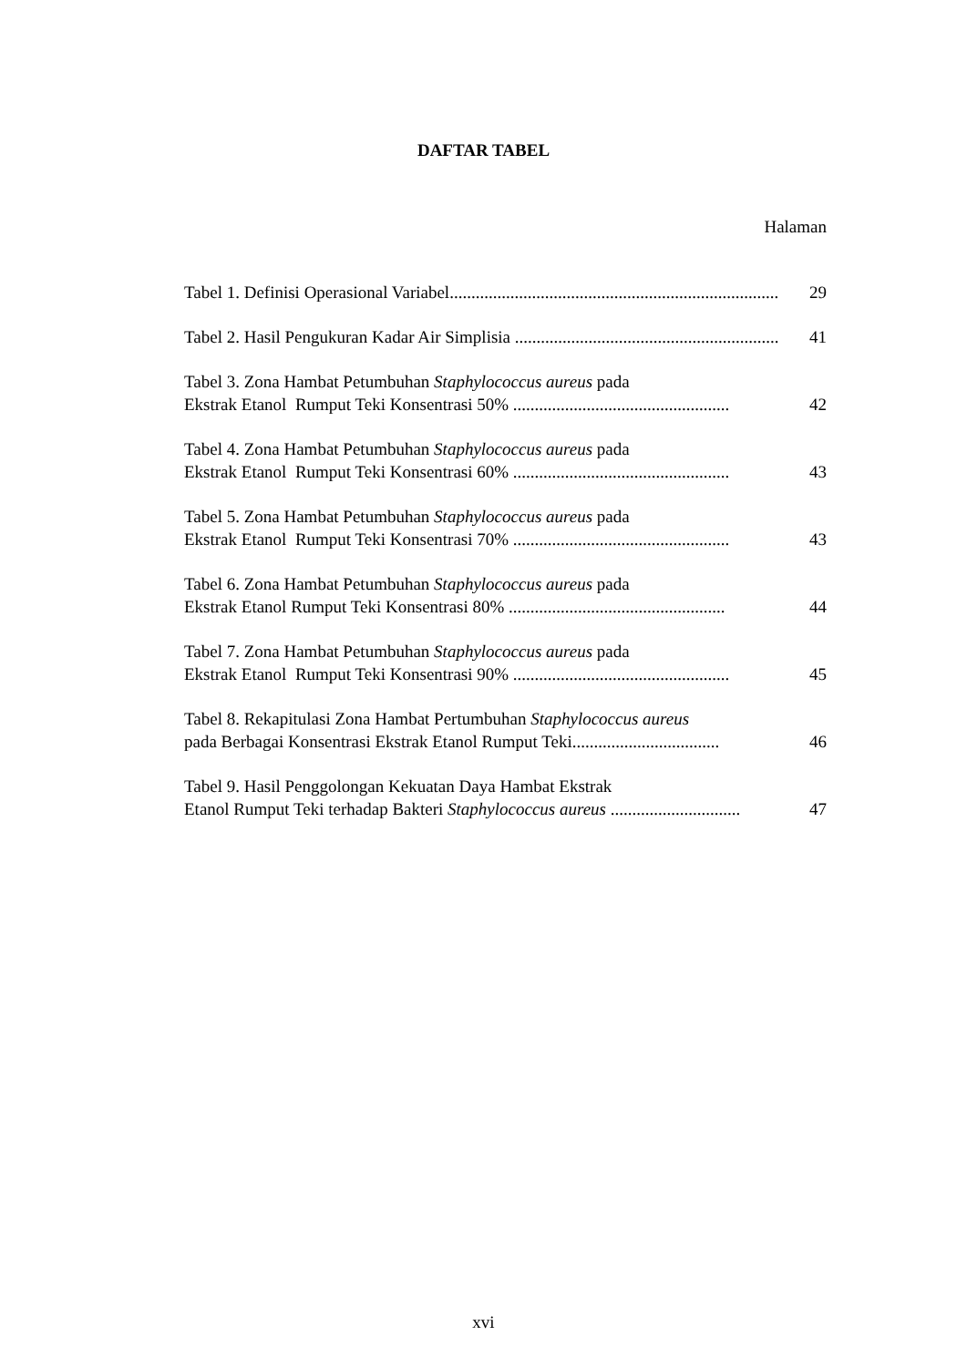DAFTAR TABEL
Halaman
Tabel 1. Definisi Operasional Variabel.............................................................................
29
Tabel 2. Hasil Pengukuran Kadar Air Simplisia ..................................................................
41
Tabel 3. Zona Hambat Petumbuhan Staphylococcus aureus pada
Ekstrak Etanol Rumput Teki Konsentrasi 50% ..................................................
42
Tabel 4. Zona Hambat Petumbuhan Staphylococcus aureus pada
Ekstrak Etanol Rumput Teki Konsentrasi 60% ..................................................
43
Tabel 5. Zona Hambat Petumbuhan Staphylococcus aureus pada
Ekstrak Etanol Rumput Teki Konsentrasi 70% ..................................................
43
Tabel 6. Zona Hambat Petumbuhan Staphylococcus aureus pada
Ekstrak Etanol Rumput Teki Konsentrasi 80% ..................................................
44
Tabel 7. Zona Hambat Petumbuhan Staphylococcus aureus pada
Ekstrak Etanol Rumput Teki Konsentrasi 90% ..................................................
45
Tabel 8. Rekapitulasi Zona Hambat Pertumbuhan Staphylococcus aureus
pada Berbagai Konsentrasi Ekstrak Etanol Rumput Teki..................................
46
Tabel 9. Hasil Penggolongan Kekuatan Daya Hambat Ekstrak
Etanol Rumput Teki terhadap Bakteri Staphylococcus aureus ..............................
47
xvi